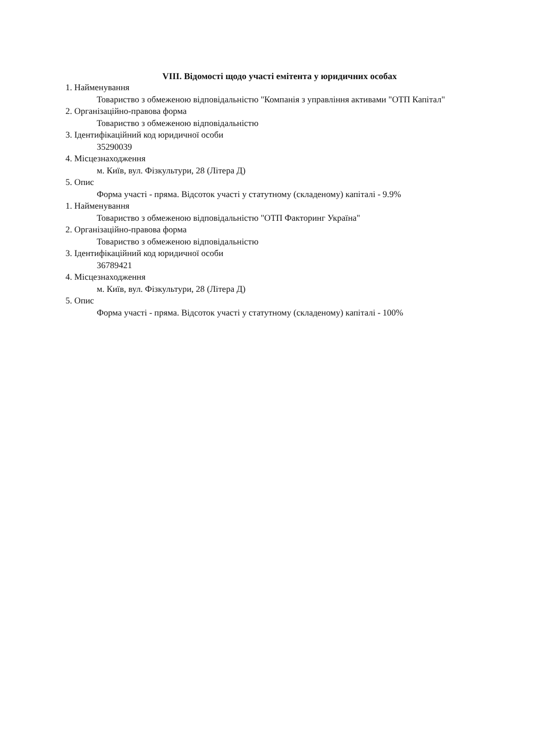VIII. Відомості щодо участі емітента у юридичних особах
1. Найменування
Товариство з обмеженою відповідальністю "Компанія з управління активами "ОТП Капітал"
2. Організаційно-правова форма
Товариство з обмеженою відповідальністю
3. Ідентифікаційний код юридичної особи
35290039
4. Місцезнаходження
м. Київ, вул. Фізкультури, 28 (Літера Д)
5. Опис
Форма участі - пряма. Відсоток участі у статутному (складеному) капіталі - 9.9%
1. Найменування
Товариство з обмеженою відповідальністю "ОТП Факторинг Україна"
2. Організаційно-правова форма
Товариство з обмеженою відповідальністю
3. Ідентифікаційний код юридичної особи
36789421
4. Місцезнаходження
м. Київ, вул. Фізкультури, 28 (Літера Д)
5. Опис
Форма участі - пряма. Відсоток участі у статутному (складеному) капіталі - 100%